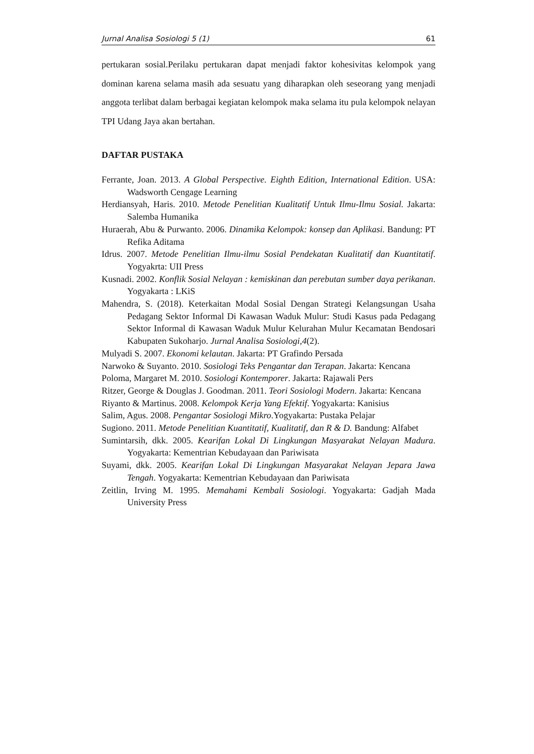Jurnal Analisa Sosiologi 5 (1) 61
pertukaran sosial.Perilaku pertukaran dapat menjadi faktor kohesivitas kelompok yang dominan karena selama masih ada sesuatu yang diharapkan oleh seseorang yang menjadi anggota terlibat dalam berbagai kegiatan kelompok maka selama itu pula kelompok nelayan TPI Udang Jaya akan bertahan.
DAFTAR PUSTAKA
Ferrante, Joan. 2013. A Global Perspective. Eighth Edition, International Edition. USA: Wadsworth Cengage Learning
Herdiansyah, Haris. 2010. Metode Penelitian Kualitatif Untuk Ilmu-Ilmu Sosial. Jakarta: Salemba Humanika
Huraerah, Abu & Purwanto. 2006. Dinamika Kelompok: konsep dan Aplikasi. Bandung: PT Refika Aditama
Idrus. 2007. Metode Penelitian Ilmu-ilmu Sosial Pendekatan Kualitatif dan Kuantitatif. Yogyakrta: UII Press
Kusnadi. 2002. Konflik Sosial Nelayan : kemiskinan dan perebutan sumber daya perikanan. Yogyakarta : LKiS
Mahendra, S. (2018). Keterkaitan Modal Sosial Dengan Strategi Kelangsungan Usaha Pedagang Sektor Informal Di Kawasan Waduk Mulur: Studi Kasus pada Pedagang Sektor Informal di Kawasan Waduk Mulur Kelurahan Mulur Kecamatan Bendosari Kabupaten Sukoharjo. Jurnal Analisa Sosiologi,4(2).
Mulyadi S. 2007. Ekonomi kelautan. Jakarta: PT Grafindo Persada
Narwoko & Suyanto. 2010. Sosiologi Teks Pengantar dan Terapan. Jakarta: Kencana
Poloma, Margaret M. 2010. Sosiologi Kontemporer. Jakarta: Rajawali Pers
Ritzer, George & Douglas J. Goodman. 2011. Teori Sosiologi Modern. Jakarta: Kencana
Riyanto & Martinus. 2008. Kelompok Kerja Yang Efektif. Yogyakarta: Kanisius
Salim, Agus. 2008. Pengantar Sosiologi Mikro.Yogyakarta: Pustaka Pelajar
Sugiono. 2011. Metode Penelitian Kuantitatif, Kualitatif, dan R & D. Bandung: Alfabet
Sumintarsih, dkk. 2005. Kearifan Lokal Di Lingkungan Masyarakat Nelayan Madura. Yogyakarta: Kementrian Kebudayaan dan Pariwisata
Suyami, dkk. 2005. Kearifan Lokal Di Lingkungan Masyarakat Nelayan Jepara Jawa Tengah. Yogyakarta: Kementrian Kebudayaan dan Pariwisata
Zeitlin, Irving M. 1995. Memahami Kembali Sosiologi. Yogyakarta: Gadjah Mada University Press